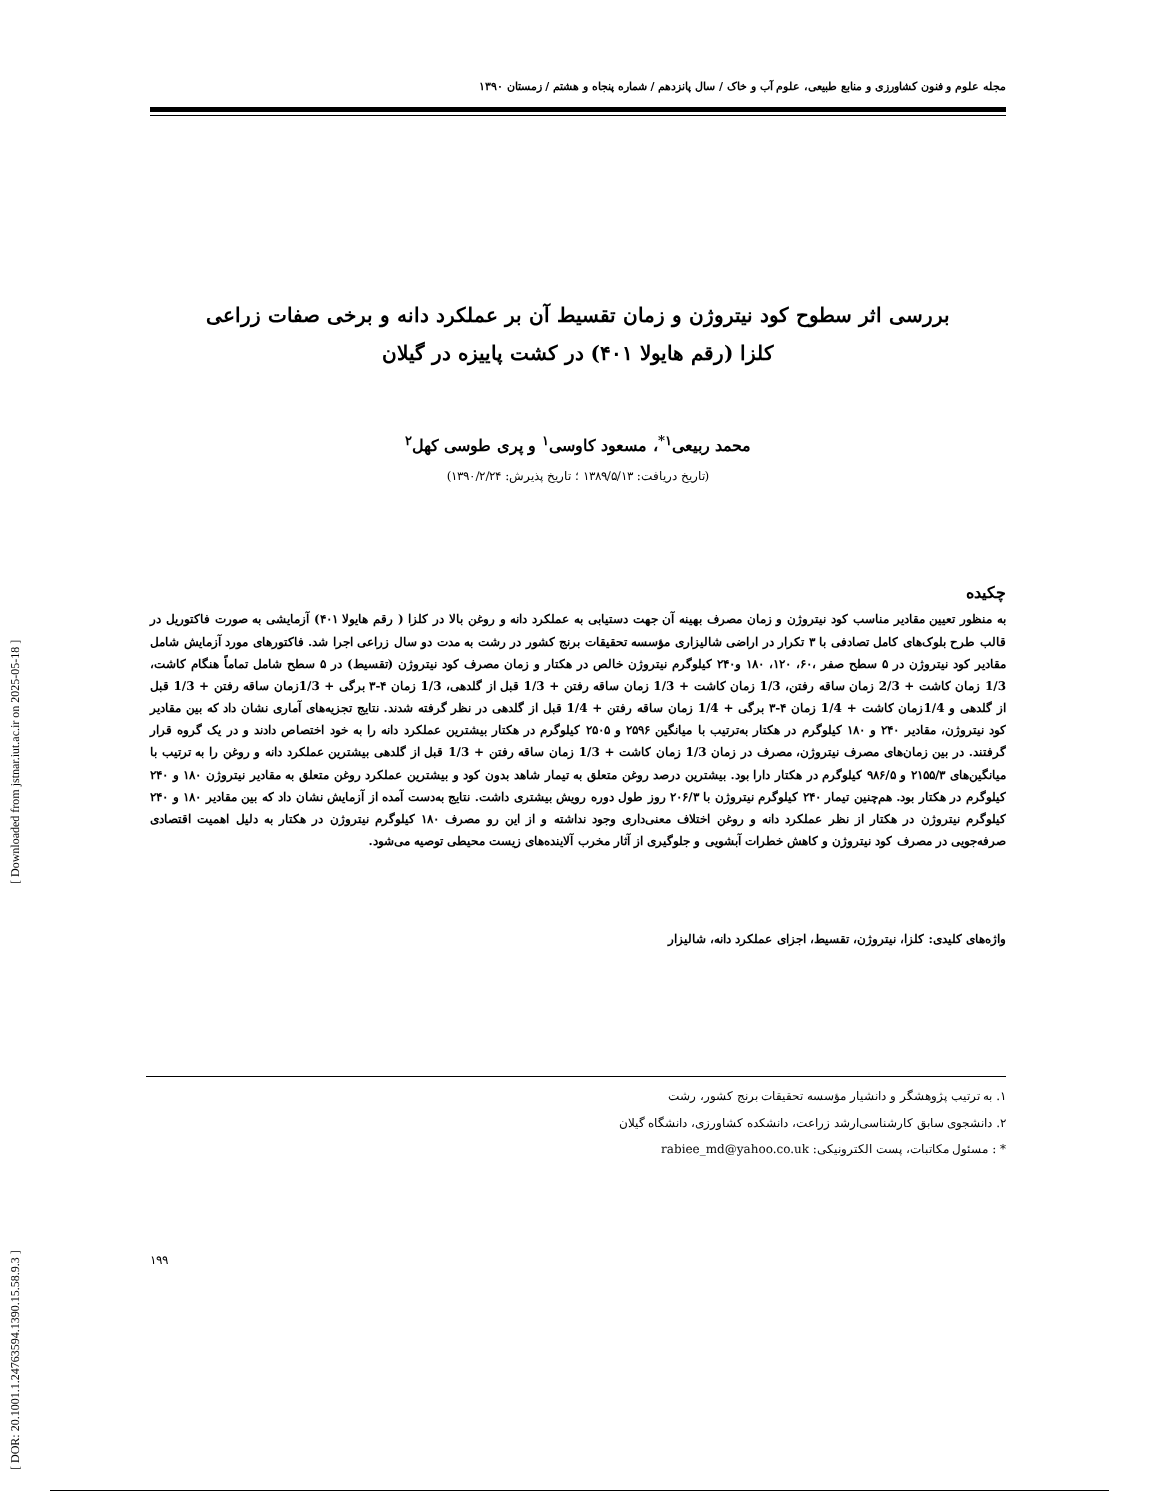[ DOR: 20.1001.1.24763594.1390.15.58.9.3 ] [ Downloaded from jstnar.iut.ac.ir on 2025-05-18 ]
مجله علوم و فنون کشاورزی و منابع طبیعی، علوم آب و خاک / سال پانزدهم / شماره پنجاه و هشتم / زمستان ۱۳۹۰
بررسی اثر سطوح کود نیتروژن و زمان تقسیط آن بر عملکرد دانه و برخی صفات زراعی
کلزا (رقم هایولا ۴۰۱) در کشت پاییزه در گیلان
محمد ربیعی<sup>۱*</sup>، مسعود کاوسی<sup>۱</sup> و پری طوسی کهل<sup>۲</sup>
(تاریخ دریافت: ۱۳۸۹/۵/۱۳ ؛ تاریخ پذیرش: ۱۳۹۰/۲/۲۴)
چکیده
به منظور تعیین مقادیر مناسب کود نیتروژن و زمان مصرف بهینه آن جهت دستیابی به عملکرد دانه و روغن بالا در کلزا ( رقم هایولا ۴۰۱) آزمایشی به صورت فاکتوریل در قالب طرح بلوک‌های کامل تصادفی با ۳ تکرار در اراضی شالیزاری مؤسسه تحقیقات برنج کشور در رشت به مدت دو سال زراعی اجرا شد. فاکتورهای مورد آزمایش شامل مقادیر کود نیتروژن در ۵ سطح صفر ،۶۰، ۱۲۰، ۱۸۰ و۲۴۰ کیلوگرم نیتروژن خالص در هکتار و زمان مصرف کود نیتروژن (تقسیط) در ۵ سطح شامل تماماً هنگام کاشت، 1/3 زمان کاشت + 2/3 زمان ساقه رفتن، 1/3 زمان کاشت + 1/3 زمان ساقه رفتن + 1/3 قبل از گلدهی، 1/3 زمان ۴-۳ برگی + 1/3زمان ساقه رفتن + 1/3 قبل از گلدهی و 1/4زمان کاشت + 1/4 زمان ۴-۳ برگی + 1/4 زمان ساقه رفتن + 1/4 قبل از گلدهی در نظر گرفته شدند. نتایج تجزیه‌های آماری نشان داد که بین مقادیر کود نیتروژن، مقادیر ۲۴۰ و ۱۸۰ کیلوگرم در هکتار به‌ترتیب با میانگین ۲۵۹۶ و ۲۵۰۵ کیلوگرم در هکتار بیشترین عملکرد دانه را به خود اختصاص دادند و در یک گروه قرار گرفتند. در بین زمان‌های مصرف نیتروژن، مصرف در زمان 1/3 زمان کاشت + 1/3 زمان ساقه رفتن + 1/3 قبل از گلدهی بیشترین عملکرد دانه و روغن را به ترتیب با میانگین‌های ۲۱۵۵/۳ و ۹۸۶/۵ کیلوگرم در هکتار دارا بود. بیشترین درصد روغن متعلق به تیمار شاهد بدون کود و بیشترین عملکرد روغن متعلق به مقادیر نیتروژن ۱۸۰ و ۲۴۰ کیلوگرم در هکتار بود. هم‌چنین تیمار ۲۴۰ کیلوگرم نیتروژن با ۲۰۶/۳ روز طول دوره رویش بیشتری داشت. نتایج به‌دست آمده از آزمایش نشان داد که بین مقادیر ۱۸۰ و ۲۴۰ کیلوگرم نیتروژن در هکتار از نظر عملکرد دانه و روغن اختلاف معنی‌داری وجود نداشته و از این رو مصرف ۱۸۰ کیلوگرم نیتروژن در هکتار به دلیل اهمیت اقتصادی صرفه‌جویی در مصرف کود نیتروژن و کاهش خطرات آبشویی و جلوگیری از آثار مخرب آلاینده‌های زیست محیطی توصیه می‌شود.
واژه‌های کلیدی: کلزا، نیتروژن، تقسیط، اجزای عملکرد دانه، شالیزار
۱. به ترتیب پژوهشگر و دانشیار مؤسسه تحقیقات برنج کشور، رشت
۲. دانشجوی سابق کارشناسی‌ارشد زراعت، دانشکده کشاورزی، دانشگاه گیلان
* : مسئول مکاتبات، پست الکترونیکی: rabiee_md@yahoo.co.uk
۱۹۹